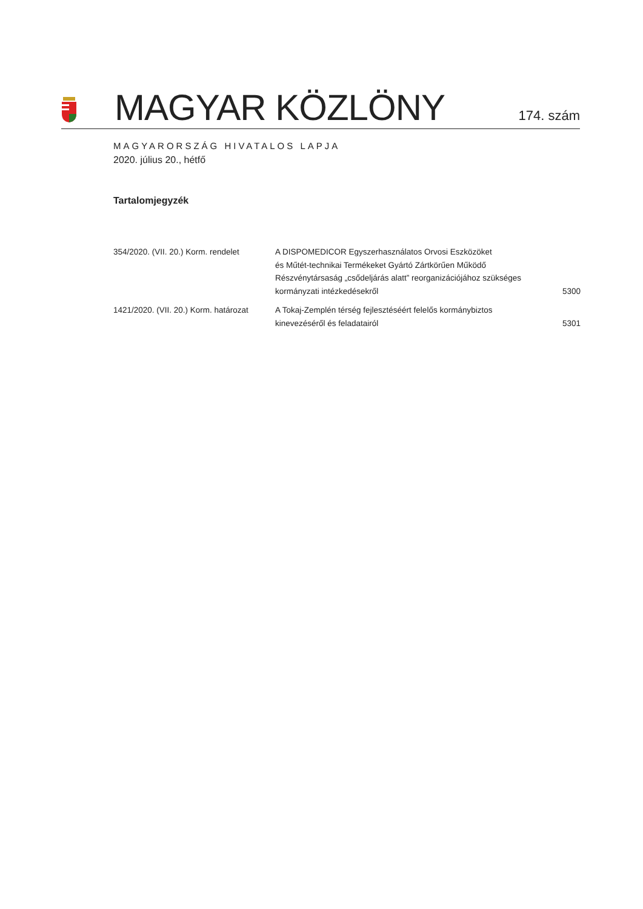MAGYAR KÖZLÖNY
174. szám
MAGYARORSZÁG HIVATALOS LAPJA
2020. július 20., hétfő
Tartalomjegyzék
| 354/2020. (VII. 20.) Korm. rendelet | A DISPOMEDICOR Egyszerhasználatos Orvosi Eszközöket és Műtét-technikai Termékeket Gyártó Zártkörűen Működő Részvénytársaság „csődeljárás alatt” reorganizációjához szükséges kormányzati intézkedésekről | 5300 |
| 1421/2020. (VII. 20.) Korm. határozat | A Tokaj-Zemplén térség fejlesztéséért felelős kormánybiztos kinevezéséről és feladatairól | 5301 |